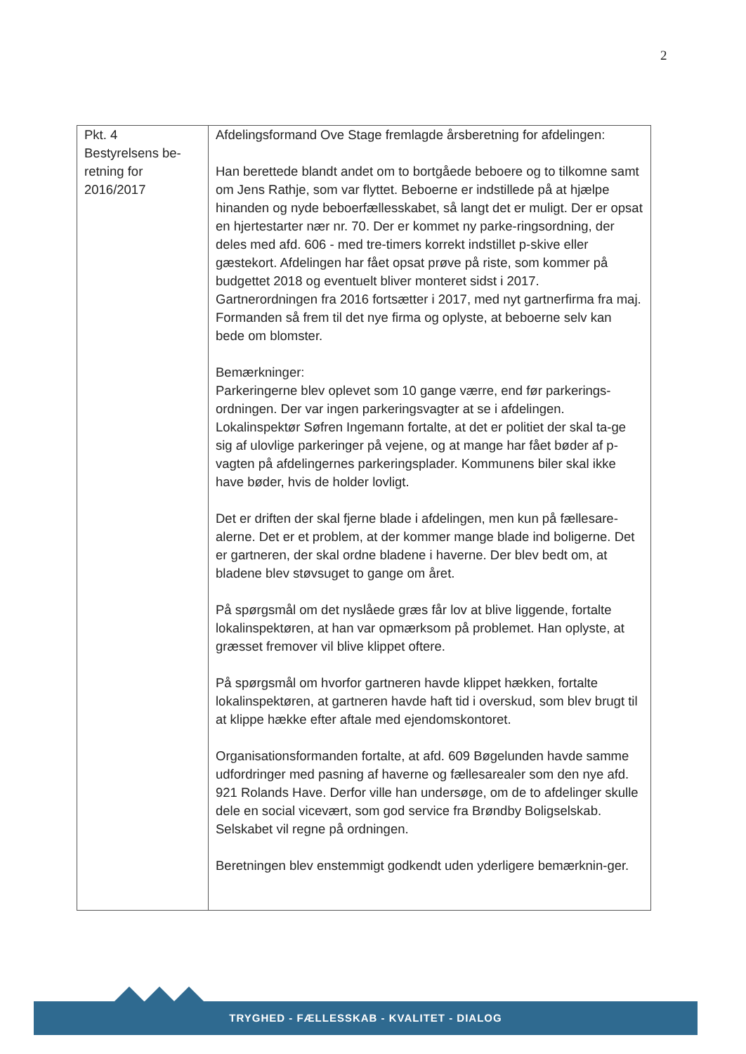2
| Pkt. 4 Bestyrelsens be- retning for 2016/2017 | Afdelingsformand Ove Stage fremlagde årsberetning for afdelingen: Han berettede blandt andet om to bortgåede beboere og to tilkomne samt om Jens Rathje, som var flyttet. Beboerne er indstillede på at hjælpe hinanden og nyde beboerfællesskabet, så langt det er muligt. Der er opsat en hjertestarter nær nr. 70. Der er kommet ny parke-ringsordning, der deles med afd. 606 - med tre-timers korrekt indstillet p-skive eller gæstekort. Afdelingen har fået opsat prøve på riste, som kommer på budgettet 2018 og eventuelt bliver monteret sidst i 2017. Gartnerordningen fra 2016 fortsætter i 2017, med nyt gartnerfirma fra maj. Formanden så frem til det nye firma og oplyste, at beboerne selv kan bede om blomster. Bemærkninger: Parkeringerne blev oplevet som 10 gange værre, end før parkerings-ordningen. Der var ingen parkeringsvagter at se i afdelingen. Lokalinspektør Søfren Ingemann fortalte, at det er politiet der skal ta-ge sig af ulovlige parkeringer på vejene, og at mange har fået bøder af p-vagten på afdelingernes parkeringsplader. Kommunens biler skal ikke have bøder, hvis de holder lovligt. Det er driften der skal fjerne blade i afdelingen, men kun på fællesare-alerne. Det er et problem, at der kommer mange blade ind boligerne. Det er gartneren, der skal ordne bladene i haverne. Der blev bedt om, at bladene blev støvsuget to gange om året. På spørgsmål om det nyslåede græs får lov at blive liggende, fortalte lokalinspektøren, at han var opmærksom på problemet. Han oplyste, at græsset fremover vil blive klippet oftere. På spørgsmål om hvorfor gartneren havde klippet hækken, fortalte lokalinspektøren, at gartneren havde haft tid i overskud, som blev brugt til at klippe hække efter aftale med ejendomskontoret. Organisationsformanden fortalte, at afd. 609 Bøgelunden havde samme udfordringer med pasning af haverne og fællesarealer som den nye afd. 921 Rolands Have. Derfor ville han undersøge, om de to afdelinger skulle dele en social vicevært, som god service fra Brøndby Boligselskab. Selskabet vil regne på ordningen. Beretningen blev enstemmigt godkendt uden yderligere bemærknin-ger. |
TRYGHED - FÆLLESSKAB - KVALITET - DIALOG